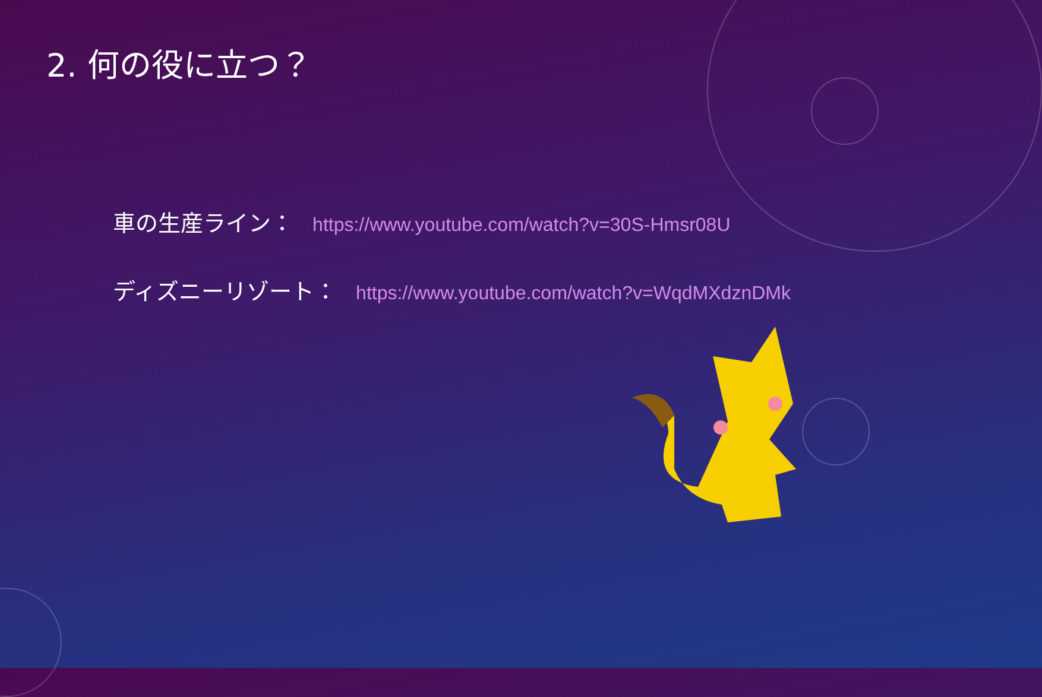2. 何の役に立つ？
車の生産ライン： https://www.youtube.com/watch?v=30S-Hmsr08U
ディズニーリゾート： https://www.youtube.com/watch?v=WqdMXdznDMk